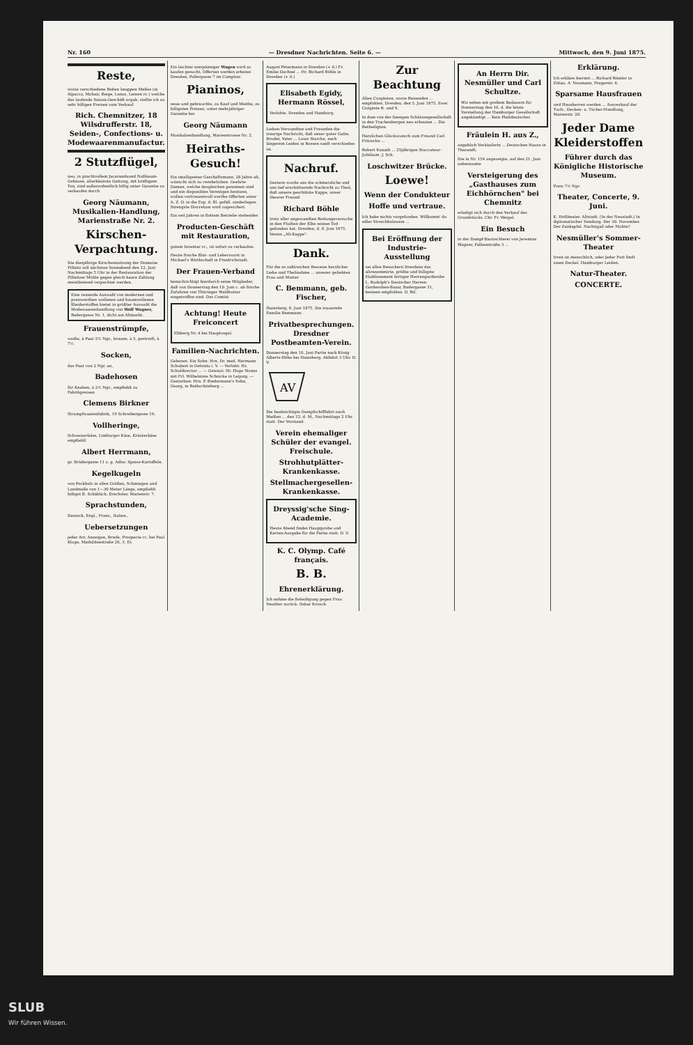Nr. 160 — Dresdner Nachrichten. Seite 6. — Mittwoch, den 9. Juni 1875.
Reste,
sowie verschiedene Roben knappen Maßes (in Alpacca, Mohair, Beige, Lenos, Leinen rc.) welche das laufende Saison-Geschäft ergab, stellte ich zu sehr billigen Preisen zum Verkauf.
Rich. Chemnitzer, 18 Wilsdrufferstr. 18, Seiden-, Confections- u. Modewaarenmanufactur.
2 Stutzflügel,
neu, in prachtvollem Jacarandaund Nußbaum-Gehäuse, allerkleinste Gattung, mit kräftigem Ton, sind außerordentlich billig unter Garantie zu verkaufen durch
Georg Näumann, Musikalien-Handlung, Marienstraße Nr. 2.
Kirschen-Verpachtung.
Die diesjährige Kirschennutzung der Domaine Pillnitz soll nächsten Sonnabend den 12. Juni Nachmittags 5 Uhr in der Restauration der Pillnitzer Mühle gegen gleich baare Zahlung meistbietend verpachtet werden.
Eine reizende Auswahl von modernen und preiswerthen wollenen und baumwollenen Kleiderstoffen bietet in größter Auswahl die Modewaarenhandlung von Wolf Wagner, Badergasse Nr. 1, dicht am Altmarkt.
Frauenstrümpfe,
weiße, à Paar 2½ Ngr., braune, à 5, gestreift, à 7½
Socken,
das Paar von 2 Ngr. an,
Badehosen
für Knaben, à 2½ Ngr., empfiehlt zu Fabrikpreisen
Clemens Birkner
Strumpfwaarenfabrik, 19 Schreibergasse 19.
Vollheringe,
Schweizerkäse, Limburger Käse, Kräuterkäse empfiehlt
Albert Herrmann,
gr. Brüdergasse 11 z. g. Adler. Speise-Kartoffeln.
Kegelkugeln
von Pockholz in allen Größen, Schmiegen und Landmaße von 1—30 Meter Länge, empfiehlt billigst B. Schäblich, Drechsler, Marienstr. 7.
Sprachstunden,
Deutsch, Engl., Franz., Italien.,
Uebersetzungen
jeder Art; Anzeigen, Briefe, Prospecte rc. bei Paul Kluge, Mathildenstraße 26, 3. Et.
Ein leichter einspänniger Wagen wird zu kaufen gesucht. Offerten werden erbeten Dresden, Pollergasse 7 im Comptoir.
Pianinos,
neue und gebrauchte, zu Kauf und Miethe, zu billigsten Preisen, unter mehrjähriger Garantie bei
Georg Näumann
Musikalienhandlung, Marienstrasse Nr. 2.
Heiraths-Gesuch!
Ein intelligenter Geschäftsmann, 28 Jahre alt, wünscht sich zu verehelichen. Geehrte Damen, welche desgleichen gesonnen sind und ein disponibles Vermögen besitzen, wollen vertrauensvoll werthe Offerten unter A. Z. O. in die Exp. d. Bl. gefäll. niederlegen. Strengste Discretion wird zugesichert.
Ein seit Jahren in flottem Betriebe stehendes
Producten-Geschäft mit Restauration,
gutem Inventar rc., ist sofort zu verkaufen.
Heute frische Blut- und Leberwurst in Michael's Wirthschaft in Friedrichstadt.
Der Frauen-Verband
benachrichtigt hierdurch seine Mitglieder, daß von Donnerstag den 10. Juni c. ab frische Zufuhren von Thüringer Waldbutter eingetroffen sind. Das Comité.
Achtung! Heute Freiconcert
Elbberg Nr. 4 bei Hauptvogel.
Familien-Nachrichten.
Geboren: Ein Sohn: Hrn. Dr. med. Hermann Schubert in Oelsnitz i. V. — Verlobt: Hr. Schuldirector ... — Getraut: Hr. Hugo Stranz mit Frl. Wilhelmine Schnicke in Leipzig. — Gestorben: Hrn. P. Bieder­mann's Sohn, Georg, in Rothschönberg ...
August Petermann in Dresden (+ 6.) Fr. Emilie Dachsel ... Hr. Richard Böhle in Dresden (+ 6.)
Elisabeth Egidy, Hermann Rössel,
Verlobte. Dresden und Hamburg.
Lieben Verwandten und Freunden die traurige Nachricht, daß unser guter Gatte, Bruder, Vater ... Louis Starcke, nach längerem Leiden in Rossen sanft verschieden ist.
Nachruf.
Gestern wurde uns die schmerzliche und uns tief erschütternde Nachricht zu Theil, daß unsere geschätzte Kappe, unser theurer Freund
Richard Böhle
trotz aller angewandten Rettungsversuche in den Fluthen der Elbe seinen Tod gefunden hat. Dresden, d. 8. Juni 1875. Verein „Alt-Kappe".
Dank.
Für die so zahlreichen Beweise herzlicher Liebe und Theilnahme ... unserer geliebten Frau und Mutter
C. Bemmann, geb. Fischer,
Hainsberg, 8. Juni 1875. Die trauernde Familie Bemmann.
Privatbesprechungen. Dresdner Postbeamten-Verein.
Donnerstag den 10. Juni Partie nach König Alberts-Höhe bei Hainsberg. Abfahrt 3 Uhr. D. V.
AV
Die beabsichtigte Dampfschifffahrt nach Meißen ... den 12. d. M., Nachmittags 2 Uhr statt. Der Vorstand.
Verein ehemaliger Schüler der evangel. Freischule.
Strohhutplätter-Krankenkasse.
Stellmachergesellen-Krankenkasse.
Dreyssig'sche Sing-Academie.
Heute Abend findet Hauptprobe und Karten-Ausgabe für die Partie statt. D. V.
K. C. Olymp. Café français.
B. B.
Ehrenerklärung.
Ich nehme die Beleidigung gegen Frau Neuther zurück. Oskar Krusch.
Zur Beachtung
Allen Curgästen, sowie Reisenden ... empfohlen. Dresden, den 5. Juni 1875. Zwei Curgäste R. und S.
In dem von der hiesigen Schützengesellschaft in den Trachenbergen neu erbauten ... Die Betheiligten.
Herzlichen Glückwunsch zum Freund Carl Fritzsche ...
Robert Kunath ... 25jährigen Stuccateur-Jubiläum. J. Sch.
Loschwitzer Brücke.
Loewe!
Wenn der Condukteur
Hoffe und vertraue.
Ich habe nichts vorgefunden. Willkomm' du edler Streichholzwein ...
Bei Eröffnung der Industrie-Ausstellung
sei allen Besuchern Dresdens das altrenommirte, größte und billigste Etablissement fertiger Herrengarderobe L. Rudolph's Deutscher Herren-Garderoben-Bazar, Badergasse 31, bestens empfohlen. D. Rd.
An Herrn Dir. Nesmüller und Carl Schultze.
Wir sehen mit großem Bedauern für Donnerstag den 10. d. die letzte Vorstellung der Hamburger Gesellschaft angekündigt ... Kein Plattdeutscher.
Fräulein H. aus Z.,
angeblich Verkäuferin ... Deutschen Hause in Tharandt.
Die in Nr. 154 angezeigte, auf den 21. Juni anberaumte
Versteigerung des „Gasthauses zum Eichhörnchen" bei Chemnitz
erledigt sich durch den Verkauf des Grundstücks. Chr. Fr. Weigel.
Ein Besuch
in der Dampf-Bautischlerei von Jeremias Wagner, Falkenstraße 3 ...
Erklärung.
Ich erkläre hiermit ... Richard Römler in Zittau. A. Neumann, Pragerstr. 6.
Sparsame Hausfrauen
und Hausherren werden ... Ausverkauf der Tuch-, Decken- u. Tücher-Handlung, Marienstr. 28.
Jeder Dame Kleiderstoffen
Führer durch das Königliche Historische Museum.
Preis 7½ Ngr.
Theater, Concerte, 9. Juni.
K. Hoftheater. Altstadt. (In der Neustadt.) In diplomatischer Sendung. Der 30. November. Der Zankapfel. Nachtigall oder Nichte?
Nesmüller's Sommer-Theater
Irren ist menschlich, oder Jeder Putt findt sinen Deckel. Hamburger Leiden.
Natur-Theater.
CONCERTE.
SLUB
Wir führen Wissen.